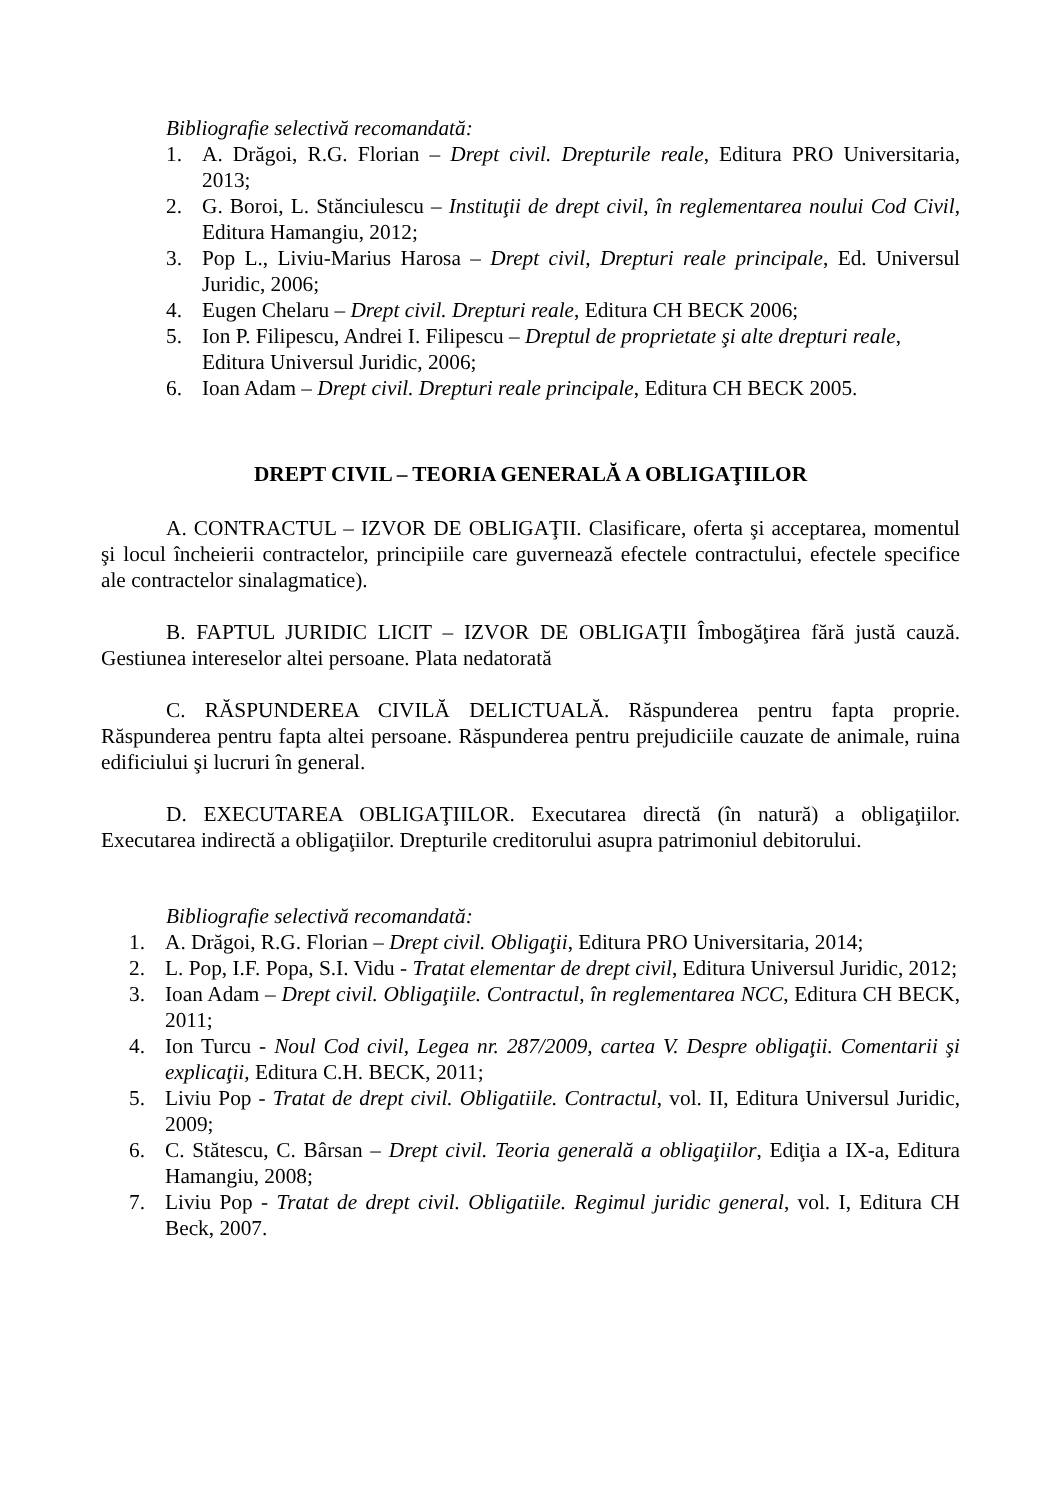Bibliografie selectivă recomandată:
1. A. Drăgoi, R.G. Florian – Drept civil. Drepturile reale, Editura PRO Universitaria, 2013;
2. G. Boroi, L. Stănciulescu – Instituţii de drept civil, în reglementarea noului Cod Civil, Editura Hamangiu, 2012;
3. Pop L., Liviu-Marius Harosa – Drept civil, Drepturi reale principale, Ed. Universul Juridic, 2006;
4. Eugen Chelaru – Drept civil. Drepturi reale, Editura CH BECK 2006;
5. Ion P. Filipescu, Andrei I. Filipescu – Dreptul de proprietate şi alte drepturi reale, Editura Universul Juridic, 2006;
6. Ioan Adam – Drept civil. Drepturi reale principale, Editura CH BECK 2005.
DREPT CIVIL – TEORIA GENERALĂ A OBLIGAŢIILOR
A. CONTRACTUL – IZVOR DE OBLIGAŢII. Clasificare, oferta şi acceptarea, momentul şi locul încheierii contractelor, principiile care guvernează efectele contractului, efectele specifice ale contractelor sinalagmatice).
B. FAPTUL JURIDIC LICIT – IZVOR DE OBLIGAŢII Îmbogăţirea fără justă cauză. Gestiunea intereselor altei persoane. Plata nedatorată
C. RĂSPUNDEREA CIVILĂ DELICTUALĂ. Răspunderea pentru fapta proprie. Răspunderea pentru fapta altei persoane. Răspunderea pentru prejudiciile cauzate de animale, ruina edificiului şi lucruri în general.
D. EXECUTAREA OBLIGAŢIILOR. Executarea directă (în natură) a obligaţiilor. Executarea indirectă a obligaţiilor. Drepturile creditorului asupra patrimoniul debitorului.
Bibliografie selectivă recomandată:
1. A. Drăgoi, R.G. Florian – Drept civil. Obligaţii, Editura PRO Universitaria, 2014;
2. L. Pop, I.F. Popa, S.I. Vidu - Tratat elementar de drept civil, Editura Universul Juridic, 2012;
3. Ioan Adam – Drept civil. Obligaţiile. Contractul, în reglementarea NCC, Editura CH BECK, 2011;
4. Ion Turcu - Noul Cod civil, Legea nr. 287/2009, cartea V. Despre obligaţii. Comentarii şi explicaţii, Editura C.H. BECK, 2011;
5. Liviu Pop - Tratat de drept civil. Obligatiile. Contractul, vol. II, Editura Universul Juridic, 2009;
6. C. Stătescu, C. Bârsan – Drept civil. Teoria generală a obligaţiilor, Ediţia a IX-a, Editura Hamangiu, 2008;
7. Liviu Pop - Tratat de drept civil. Obligatiile. Regimul juridic general, vol. I, Editura CH Beck, 2007.